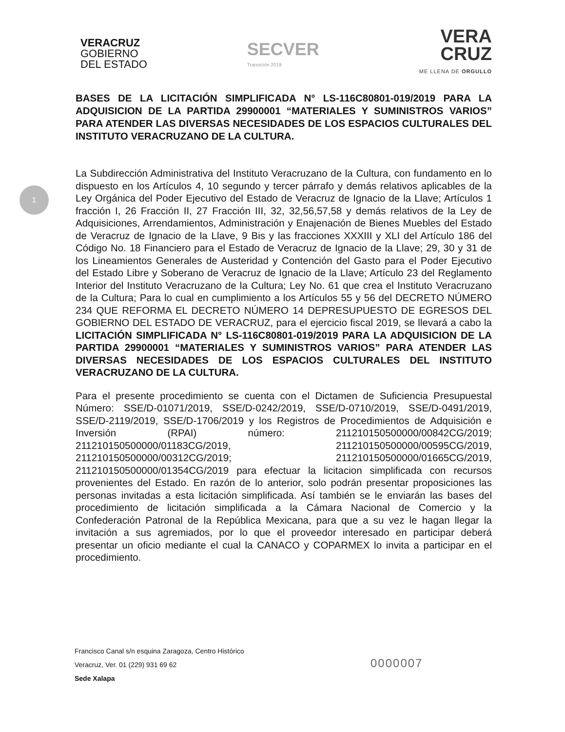1
VERACRUZ
GOBIERNO
DEL ESTADO
SECVER
Transición 2019
VERA
CRUZ
ME LLENA DE ORGULLO
BASES DE LA LICITACIÓN SIMPLIFICADA N° LS-116C80801-019/2019 PARA LA ADQUISICION DE LA PARTIDA 29900001 “MATERIALES Y SUMINISTROS VARIOS” PARA ATENDER LAS DIVERSAS NECESIDADES DE LOS ESPACIOS CULTURALES DEL INSTITUTO VERACRUZANO DE LA CULTURA.
La Subdirección Administrativa del Instituto Veracruzano de la Cultura, con fundamento en lo dispuesto en los Artículos 4, 10 segundo y tercer párrafo y demás relativos aplicables de la Ley Orgánica del Poder Ejecutivo del Estado de Veracruz de Ignacio de la Llave; Artículos 1 fracción I, 26 Fracción II, 27 Fracción III, 32, 32,56,57,58 y demás relativos de la Ley de Adquisiciones, Arrendamientos, Administración y Enajenación de Bienes Muebles del Estado de Veracruz de Ignacio de la Llave, 9 Bis y las fracciones XXXIII y XLI del Artículo 186 del Código No. 18 Financiero para el Estado de Veracruz de Ignacio de la Llave; 29, 30 y 31 de los Lineamientos Generales de Austeridad y Contención del Gasto para el Poder Ejecutivo del Estado Libre y Soberano de Veracruz de Ignacio de la Llave; Artículo 23 del Reglamento Interior del Instituto Veracruzano de la Cultura; Ley No. 61 que crea el Instituto Veracruzano de la Cultura; Para lo cual en cumplimiento a los Artículos 55 y 56 del DECRETO NÚMERO 234 QUE REFORMA EL DECRETO NÚMERO 14 DEPRESUPUESTO DE EGRESOS DEL GOBIERNO DEL ESTADO DE VERACRUZ, para el ejercicio fiscal 2019, se llevará a cabo la LICITACIÓN SIMPLIFICADA N° LS-116C80801-019/2019 PARA LA ADQUISICION DE LA PARTIDA 29900001 “MATERIALES Y SUMINISTROS VARIOS” PARA ATENDER LAS DIVERSAS NECESIDADES DE LOS ESPACIOS CULTURALES DEL INSTITUTO VERACRUZANO DE LA CULTURA.
Para el presente procedimiento se cuenta con el Dictamen de Suficiencia Presupuestal Número: SSE/D-01071/2019, SSE/D-0242/2019, SSE/D-0710/2019, SSE/D-0491/2019, SSE/D-2119/2019, SSE/D-1706/2019 y los Registros de Procedimientos de Adquisición e Inversión (RPAI) número: 211210150500000/00842CG/2019; 211210150500000/01183CG/2019, 211210150500000/00595CG/2019, 211210150500000/00312CG/2019; 211210150500000/01665CG/2019, 211210150500000/01354CG/2019 para efectuar la licitacion simplificada con recursos provenientes del Estado. En razón de lo anterior, solo podrán presentar proposiciones las personas invitadas a esta licitación simplificada. Así también se le enviarán las bases del procedimiento de licitación simplificada a la Cámara Nacional de Comercio y la Confederación Patronal de la República Mexicana, para que a su vez le hagan llegar la invitación a sus agremiados, por lo que el proveedor interesado en participar deberá presentar un oficio mediante el cual la CANACO y COPARMEX lo invita a participar en el procedimiento.
Francisco Canal s/n esquina Zaragoza, Centro Histórico
Veracruz, Ver. 01 (229) 931 69 62
Sede Xalapa
0000007